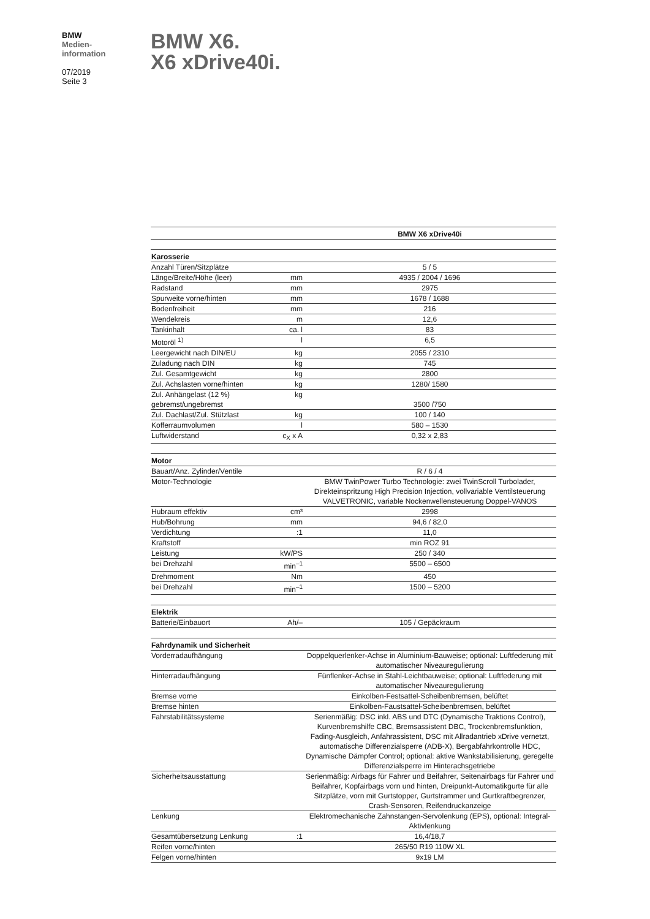BMW
Medien-
information
07/2019
Seite 3
BMW X6.
X6 xDrive40i.
| | | BMW X6 xDrive40i |
| Karosserie | | |
| Anzahl Türen/Sitzplätze | | 5 / 5 |
| Länge/Breite/Höhe (leer) | mm | 4935 / 2004 / 1696 |
| Radstand | mm | 2975 |
| Spurweite vorne/hinten | mm | 1678 / 1688 |
| Bodenfreiheit | mm | 216 |
| Wendekreis | m | 12,6 |
| Tankinhalt | ca. l | 83 |
| Motoröl <sup>1)</sup> | l | 6,5 |
| Leergewicht nach DIN/EU | kg | 2055 / 2310 |
| Zuladung nach DIN | kg | 745 |
| Zul. Gesamtgewicht | kg | 2800 |
| Zul. Achslasten vorne/hinten | kg | 1280/ 1580 |
| Zul. Anhängelast (12 %) gebremst/ungebremst | kg | 3500 /750 |
| Zul. Dachlast/Zul. Stützlast | kg | 100 / 140 |
| Kofferraumvolumen | l | 580 – 1530 |
| Luftwiderstand | c<sub>X</sub> x A | 0,32 x 2,83 |
| Motor | | |
| Bauart/Anz. Zylinder/Ventile | | R / 6 / 4 |
| Motor-Technologie | | BMW TwinPower Turbo Technologie: zwei TwinScroll Turbolader, Direkteinspritzung High Precision Injection, vollvariable Ventilsteuerung VALVETRONIC, variable Nockenwellensteuerung Doppel-VANOS |
| Hubraum effektiv | cm³ | 2998 |
| Hub/Bohrung | mm | 94,6 / 82,0 |
| Verdichtung | :1 | 11,0 |
| Kraftstoff | | min ROZ 91 |
| Leistung | kW/PS | 250 / 340 |
| bei Drehzahl | min<sup>–1</sup> | 5500 – 6500 |
| Drehmoment | Nm | 450 |
| bei Drehzahl | min<sup>–1</sup> | 1500 – 5200 |
| Elektrik | | |
| Batterie/Einbauort | Ah/– | 105 / Gepäckraum |
| Fahrdynamik und Sicherheit | | |
| Vorderradaufhängung | | Doppelquerlenker-Achse in Aluminium-Bauweise; optional: Luftfederung mit automatischer Niveauregulierung |
| Hinterradaufhängung | | Fünflenker-Achse in Stahl-Leichtbauweise; optional: Luftfederung mit automatischer Niveauregulierung |
| Bremse vorne | | Einkolben-Festsattel-Scheibenbremsen, belüftet |
| Bremse hinten | | Einkolben-Faustsattel-Scheibenbremsen, belüftet |
| Fahrstabilitätssysteme | | Serienmäßig: DSC inkl. ABS und DTC (Dynamische Traktions Control), Kurvenbremshilfe CBC, Bremsassistent DBC, Trockenbremsfunktion, Fading-Ausgleich, Anfahrassistent, DSC mit Allradantrieb xDrive vernetzt, automatische Differenzialsperre (ADB-X), Bergabfahrkontrolle HDC, Dynamische Dämpfer Control; optional: aktive Wankstabilisierung, geregelte Differenzialsperre im Hinterachsgetriebe |
| Sicherheitsausstattung | | Serienmäßig: Airbags für Fahrer und Beifahrer, Seitenairbags für Fahrer und Beifahrer, Kopfairbags vorn und hinten, Dreipunkt-Automatikgurte für alle Sitzplätze, vorn mit Gurtstopper, Gurtstrammer und Gurtkraftbegrenzer, Crash-Sensoren, Reifendruckanzeige |
| Lenkung | | Elektromechanische Zahnstangen-Servolenkung (EPS), optional: Integral-Aktivlenkung |
| Gesamtübersetzung Lenkung | :1 | 16,4/18,7 |
| Reifen vorne/hinten | | 265/50 R19 110W XL |
| Felgen vorne/hinten | | 9x19 LM |